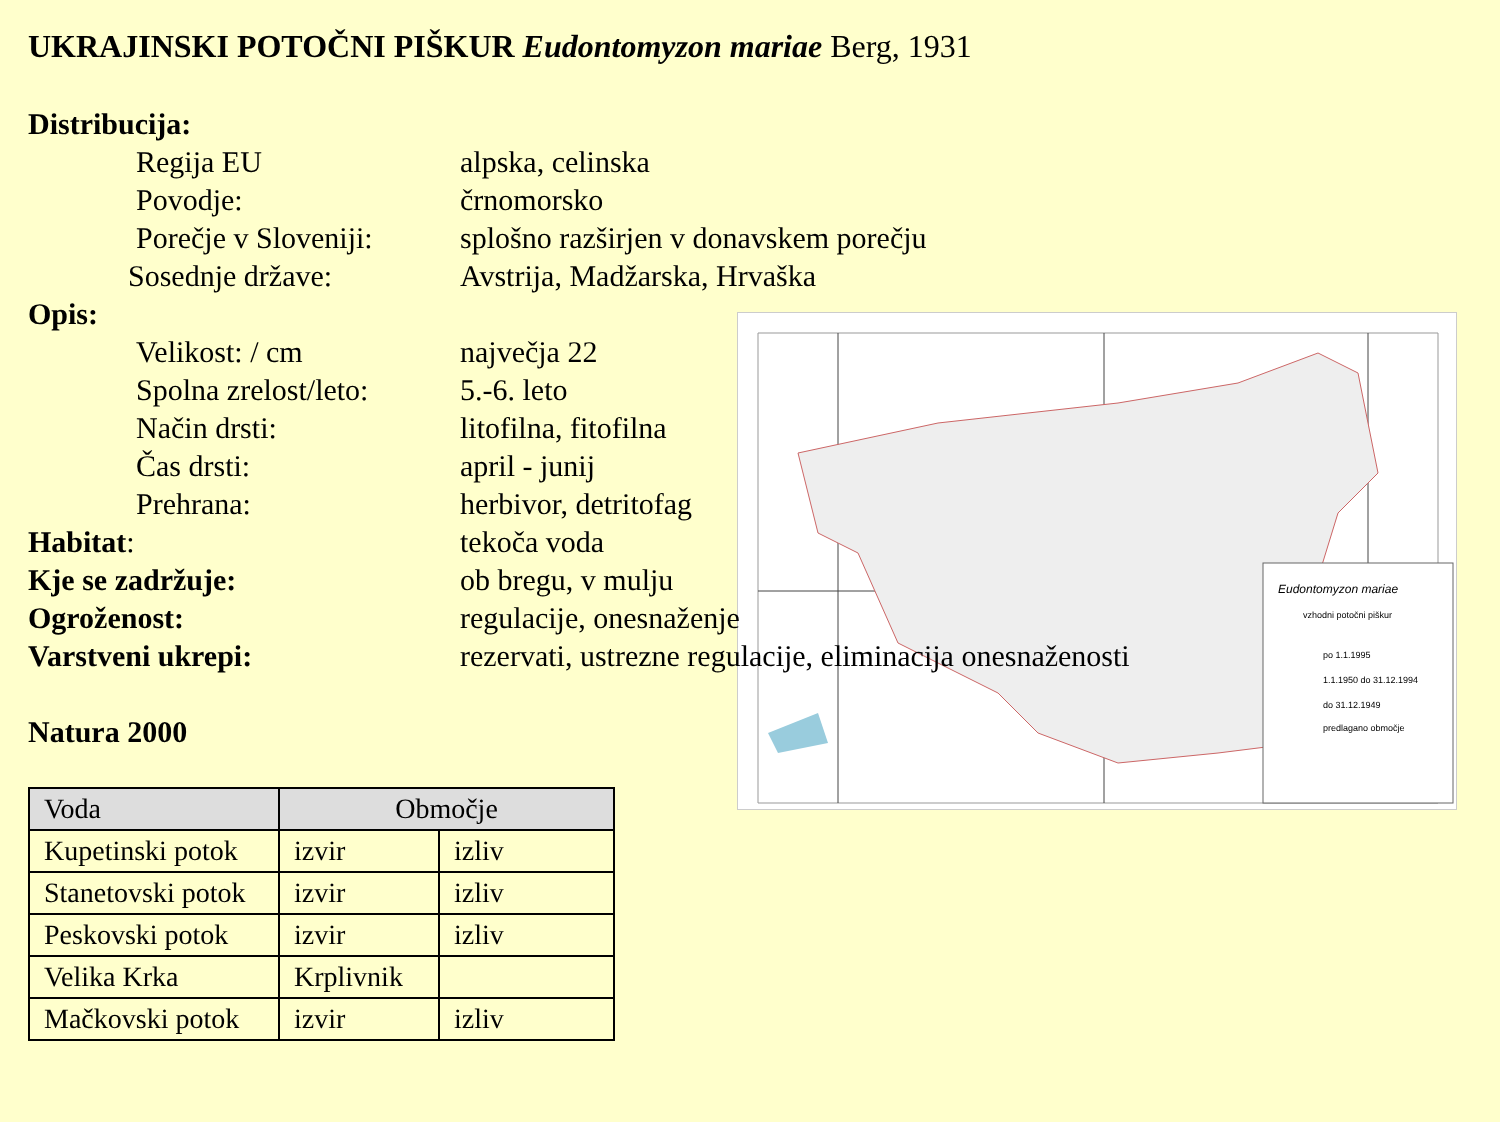UKRAJINSKI POTOČNI PIŠKUR Eudontomyzon mariae Berg, 1931
Eudontomyzon mariae
vzhodni potočni piškur
po 1.1.1995
1.1.1950 do 31.12.1994
do 31.12.1949
predlagano območje
Distribucija:
Regija EU alpska, celinska
Povodje: črnomorsko
Porečje v Sloveniji:
splošno razširjen v donavskem porečju
Sosednje države: Avstrija, Madžarska, Hrvaška
Opis:
Velikost: / cm največja 22
Spolna zrelost/leto:
5.-6. leto
Način drsti: litofilna, fitofilna
Čas drsti: april - junij
Prehrana: herbivor, detritofag
Habitat: tekoča voda
Kje se zadržuje: ob bregu, v mulju
Ogroženost: regulacije, onesnaženje
Varstveni ukrepi: rezervati, ustrezne regulacije, eliminacija onesnaženosti
Natura 2000
| Voda | Območje | |
| --- | --- | --- |
| Kupetinski potok | izvir | izliv |
| Stanetovski potok | izvir | izliv |
| Peskovski potok | izvir | izliv |
| Velika Krka | Krplivnik | |
| Mačkovski potok | izvir | izliv |